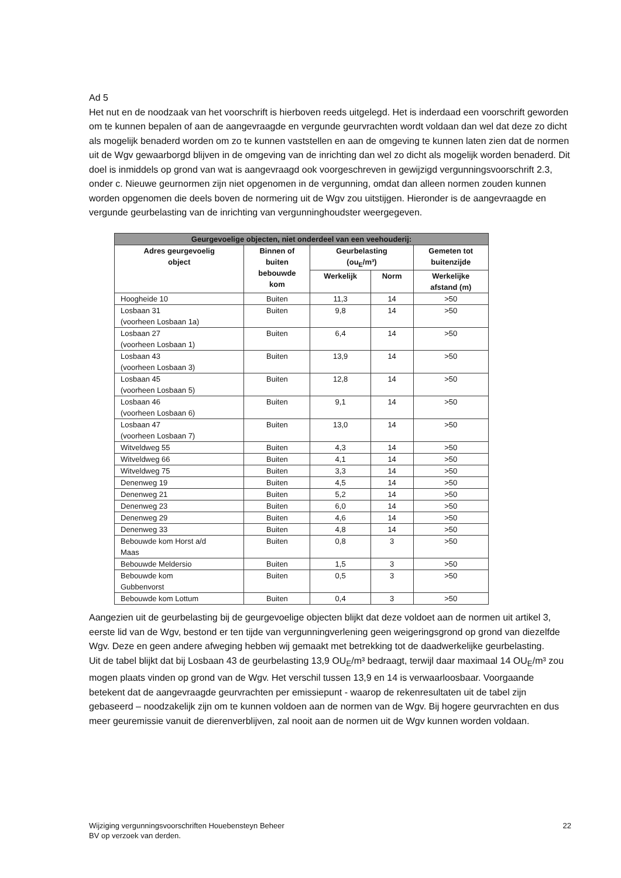Ad 5
Het nut en de noodzaak van het voorschrift is hierboven reeds uitgelegd. Het is inderdaad een voorschrift geworden om te kunnen bepalen of aan de aangevraagde en vergunde geurvrachten wordt voldaan dan wel dat deze zo dicht als mogelijk benaderd worden om zo te kunnen vaststellen en aan de omgeving te kunnen laten zien dat de normen uit de Wgv gewaarborgd blijven in de omgeving van de inrichting dan wel zo dicht als mogelijk worden benaderd. Dit doel is inmiddels op grond van wat is aangevraagd ook voorgeschreven in gewijzigd vergunningsvoorschrift 2.3, onder c. Nieuwe geurnormen zijn niet opgenomen in de vergunning, omdat dan alleen normen zouden kunnen worden opgenomen die deels boven de normering uit de Wgv zou uitstijgen. Hieronder is de aangevraagde en vergunde geurbelasting van de inrichting van vergunninghoudster weergegeven.
| Geurgevoelige objecten, niet onderdeel van een veehouderij: | | | | |
| Adres geurgevoelig object | Binnen of buiten bebouwde kom | Geurbelasting (ou<sub>E</sub>/m³) | | Gemeten tot buitenzijde |
| | | Werkelijk | Norm | Werkelijke afstand (m) |
| Hoogheide 10 | Buiten | 11,3 | 14 | >50 |
| Losbaan 31 (voorheen Losbaan 1a) | Buiten | 9,8 | 14 | >50 |
| Losbaan 27 (voorheen Losbaan 1) | Buiten | 6,4 | 14 | >50 |
| Losbaan 43 (voorheen Losbaan 3) | Buiten | 13,9 | 14 | >50 |
| Losbaan 45 (voorheen Losbaan 5) | Buiten | 12,8 | 14 | >50 |
| Losbaan 46 (voorheen Losbaan 6) | Buiten | 9,1 | 14 | >50 |
| Losbaan 47 (voorheen Losbaan 7) | Buiten | 13,0 | 14 | >50 |
| Witveldweg 55 | Buiten | 4,3 | 14 | >50 |
| Witveldweg 66 | Buiten | 4,1 | 14 | >50 |
| Witveldweg 75 | Buiten | 3,3 | 14 | >50 |
| Denenweg 19 | Buiten | 4,5 | 14 | >50 |
| Denenweg 21 | Buiten | 5,2 | 14 | >50 |
| Denenweg 23 | Buiten | 6,0 | 14 | >50 |
| Denenweg 29 | Buiten | 4,6 | 14 | >50 |
| Denenweg 33 | Buiten | 4,8 | 14 | >50 |
| Bebouwde kom Horst a/d Maas | Buiten | 0,8 | 3 | >50 |
| Bebouwde Meldersio | Buiten | 1,5 | 3 | >50 |
| Bebouwde kom Gubbenvorst | Buiten | 0,5 | 3 | >50 |
| Bebouwde kom Lottum | Buiten | 0,4 | 3 | >50 |
Aangezien uit de geurbelasting bij de geurgevoelige objecten blijkt dat deze voldoet aan de normen uit artikel 3, eerste lid van de Wgv, bestond er ten tijde van vergunningverlening geen weigeringsgrond op grond van diezelfde Wgv. Deze en geen andere afweging hebben wij gemaakt met betrekking tot de daadwerkelijke geurbelasting.
Uit de tabel blijkt dat bij Losbaan 43 de geurbelasting 13,9 OU<sub>E</sub>/m³ bedraagt, terwijl daar maximaal 14 OU<sub>E</sub>/m³ zou mogen plaats vinden op grond van de Wgv. Het verschil tussen 13,9 en 14 is verwaarloosbaar. Voorgaande betekent dat de aangevraagde geurvrachten per emissiepunt - waarop de rekenresultaten uit de tabel zijn gebaseerd – noodzakelijk zijn om te kunnen voldoen aan de normen van de Wgv. Bij hogere geurvrachten en dus meer geuremissie vanuit de dierenverblijven, zal nooit aan de normen uit de Wgv kunnen worden voldaan.
Wijziging vergunningsvoorschriften Houebensteyn Beheer
BV op verzoek van derden.
22